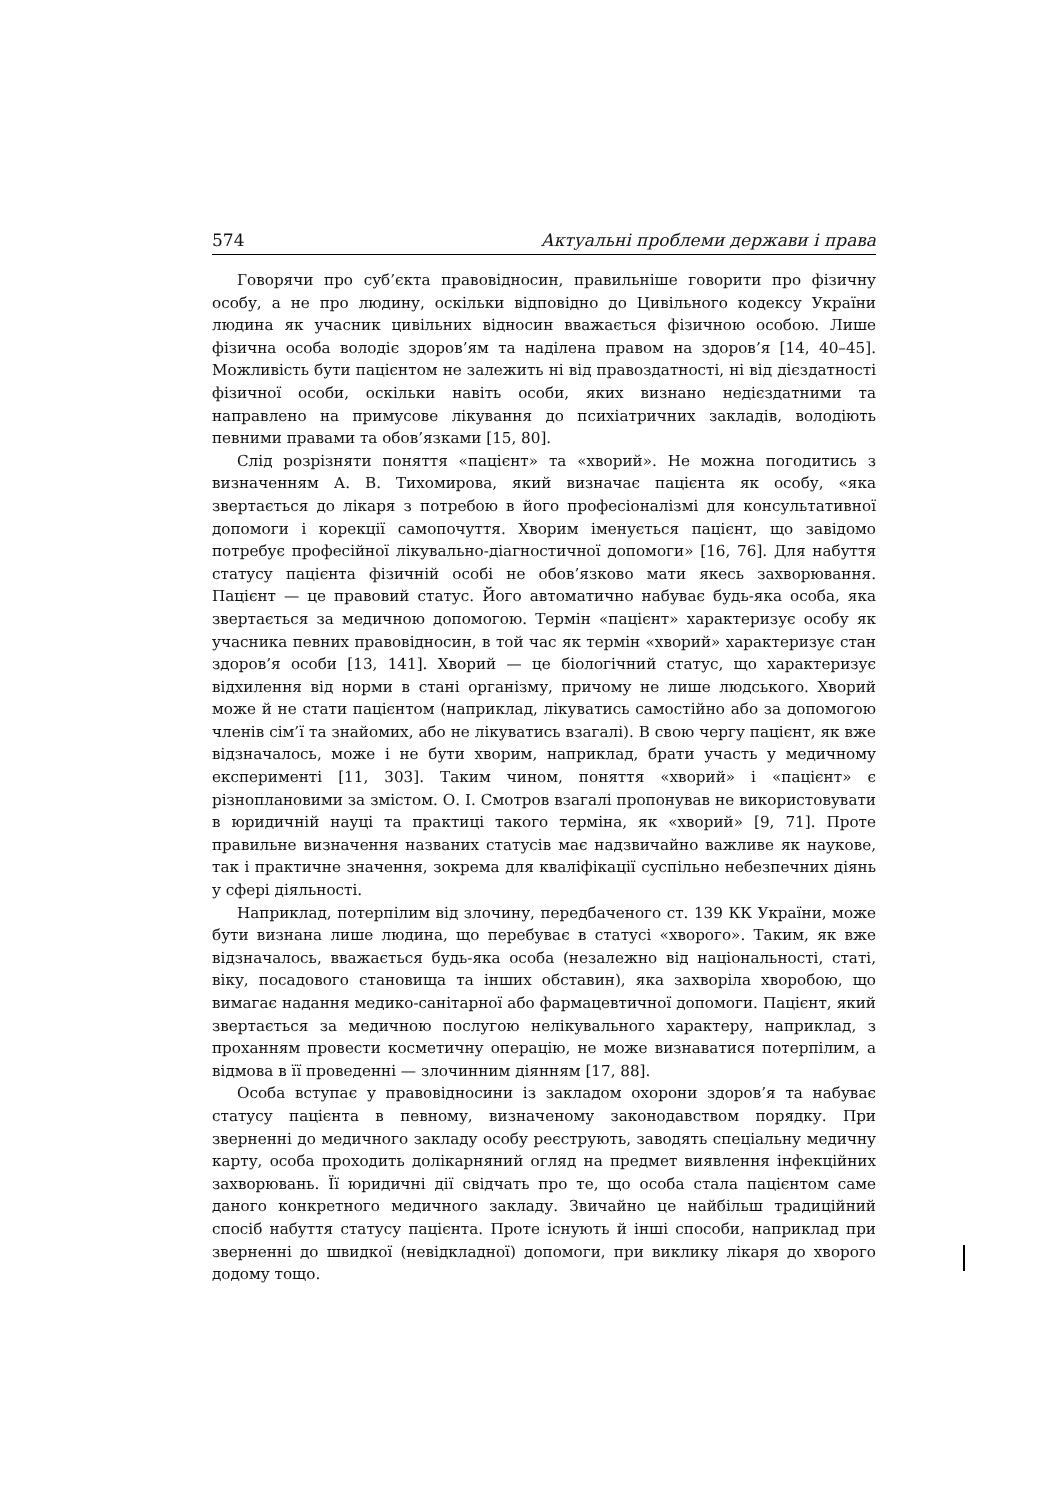574 Актуальні проблеми держави і права
Говорячи про суб’єкта правовідносин, правильніше говорити про фізичну особу, а не про людину, оскільки відповідно до Цивільного кодексу України людина як учасник цивільних відносин вважається фізичною особою. Лише фізична особа володіє здоров’ям та наділена правом на здоров’я [14, 40–45]. Можливість бути пацієнтом не залежить ні від правоздатності, ні від дієздатності фізичної особи, оскільки навіть особи, яких визнано недієздатними та направлено на примусове лікування до психіатричних закладів, володіють певними правами та обов’язками [15, 80].
Слід розрізняти поняття «пацієнт» та «хворий». Не можна погодитись з визначенням А. В. Тихомирова, який визначає пацієнта як особу, «яка звертається до лікаря з потребою в його професіоналізмі для консультативної допомоги і корекції самопочуття. Хворим іменується пацієнт, що завідомо потребує професійної лікувально-діагностичної допомоги» [16, 76]. Для набуття статусу пацієнта фізичній особі не обов’язково мати якесь захворювання. Пацієнт — це правовий статус. Його автоматично набуває будь-яка особа, яка звертається за медичною допомогою. Термін «пацієнт» характеризує особу як учасника певних правовідносин, в той час як термін «хворий» характеризує стан здоров’я особи [13, 141]. Хворий — це біологічний статус, що характеризує відхилення від норми в стані організму, причому не лише людського. Хворий може й не стати пацієнтом (наприклад, лікуватись самостійно або за допомогою членів сім’ї та знайомих, або не лікуватись взагалі). В свою чергу пацієнт, як вже відзначалось, може і не бути хворим, наприклад, брати участь у медичному експерименті [11, 303]. Таким чином, поняття «хворий» і «пацієнт» є різноплановими за змістом. О. І. Смотров взагалі пропонував не використовувати в юридичній науці та практиці такого терміна, як «хворий» [9, 71]. Проте правильне визначення названих статусів має надзвичайно важливе як наукове, так і практичне значення, зокрема для кваліфікації суспільно небезпечних діянь у сфері діяльності.
Наприклад, потерпілим від злочину, передбаченого ст. 139 КК України, може бути визнана лише людина, що перебуває в статусі «хворого». Таким, як вже відзначалось, вважається будь-яка особа (незалежно від національності, статі, віку, посадового становища та інших обставин), яка захворіла хворобою, що вимагає надання медико-санітарної або фармацевтичної допомоги. Пацієнт, який звертається за медичною послугою нелікувального характеру, наприклад, з проханням провести косметичну операцію, не може визнаватися потерпілим, а відмова в її проведенні — злочинним діянням [17, 88].
Особа вступає у правовідносини із закладом охорони здоров’я та набуває статусу пацієнта в певному, визначеному законодавством порядку. При зверненні до медичного закладу особу реєструють, заводять спеціальну медичну карту, особа проходить долікарняний огляд на предмет виявлення інфекційних захворювань. Її юридичні дії свідчать про те, що особа стала пацієнтом саме даного конкретного медичного закладу. Звичайно це найбільш традиційний спосіб набуття статусу пацієнта. Проте існують й інші способи, наприклад при зверненні до швидкої (невідкладної) допомоги, при виклику лікаря до хворого додому тощо.